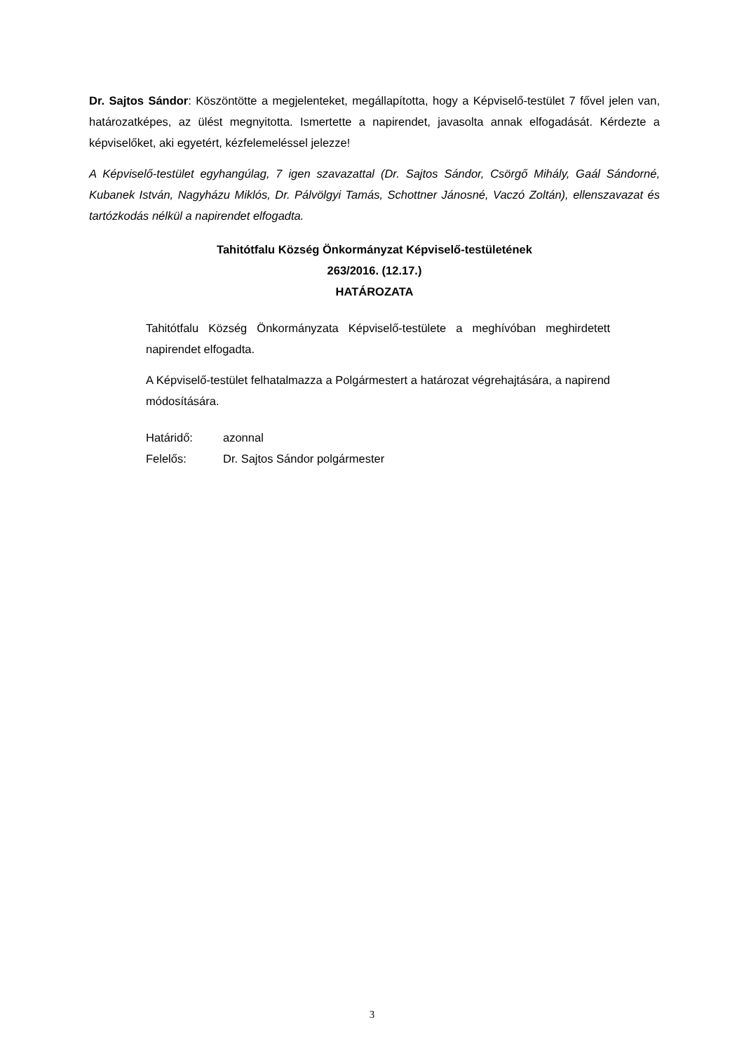Dr. Sajtos Sándor: Köszöntötte a megjelenteket, megállapította, hogy a Képviselő-testület 7 fővel jelen van, határozatképes, az ülést megnyitotta. Ismertette a napirendet, javasolta annak elfogadását. Kérdezte a képviselőket, aki egyetért, kézfelemeléssel jelezze!
A Képviselő-testület egyhangúlag, 7 igen szavazattal (Dr. Sajtos Sándor, Csörgő Mihály, Gaál Sándorné, Kubanek István, Nagyházu Miklós, Dr. Pálvölgyi Tamás, Schottner Jánosné, Vaczó Zoltán), ellenszavazat és tartózkodás nélkül a napirendet elfogadta.
Tahitótfalu Község Önkormányzat Képviselő-testületének
263/2016. (12.17.)
HATÁROZATA
Tahitótfalu Község Önkormányzata Képviselő-testülete a meghívóban meghirdetett napirendet elfogadta.
A Képviselő-testület felhatalmazza a Polgármestert a határozat végrehajtására, a napirend módosítására.
Határidő: azonnal
Felelős: Dr. Sajtos Sándor polgármester
3